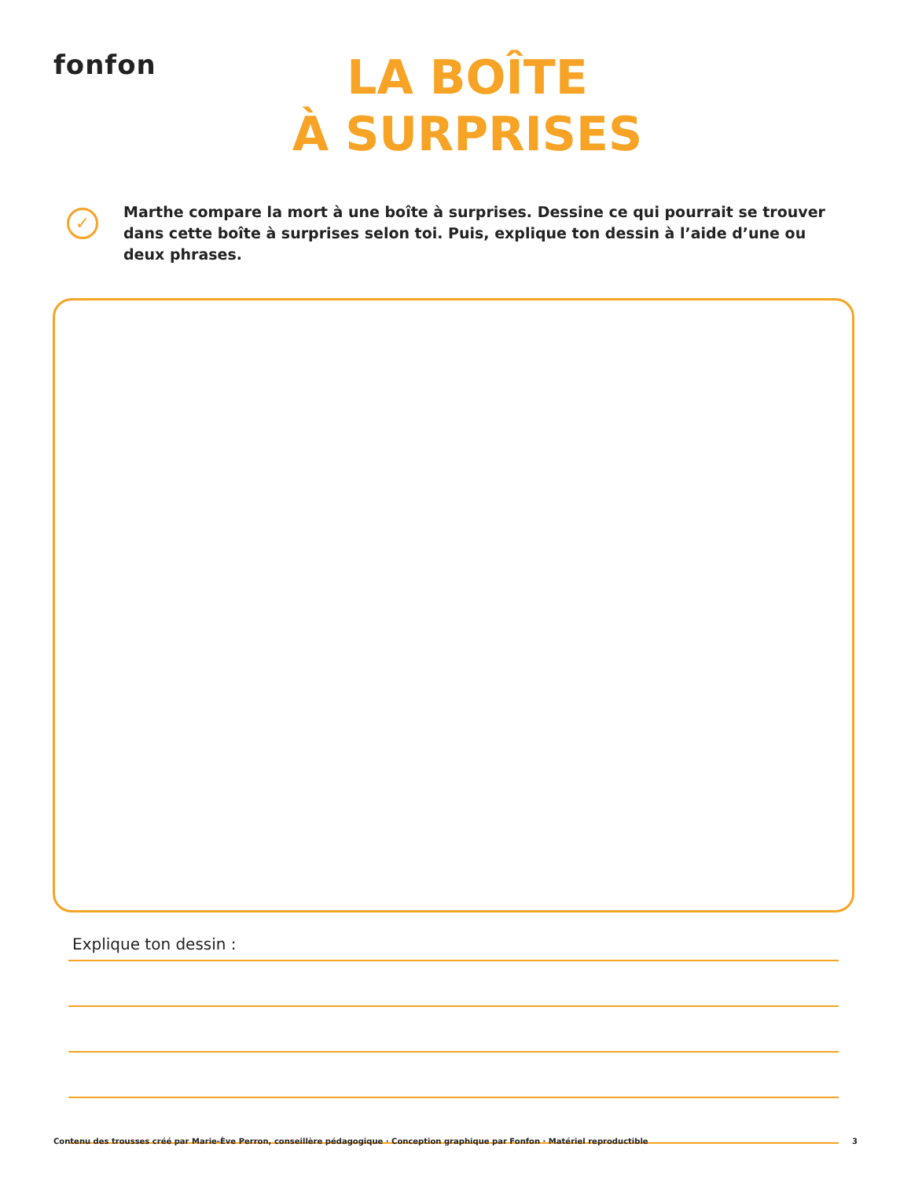fonfon
LA BOÎTE
À SURPRISES
✓
Marthe compare la mort à une boîte à surprises. Dessine ce qui pourrait se trouver dans cette boîte à surprises selon toi. Puis, explique ton dessin à l’aide d’une ou deux phrases.
Explique ton dessin :
Contenu des trousses créé par Marie-Ève Perron, conseillère pédagogique · Conception graphique par Fonfon · Matériel reproductible 3